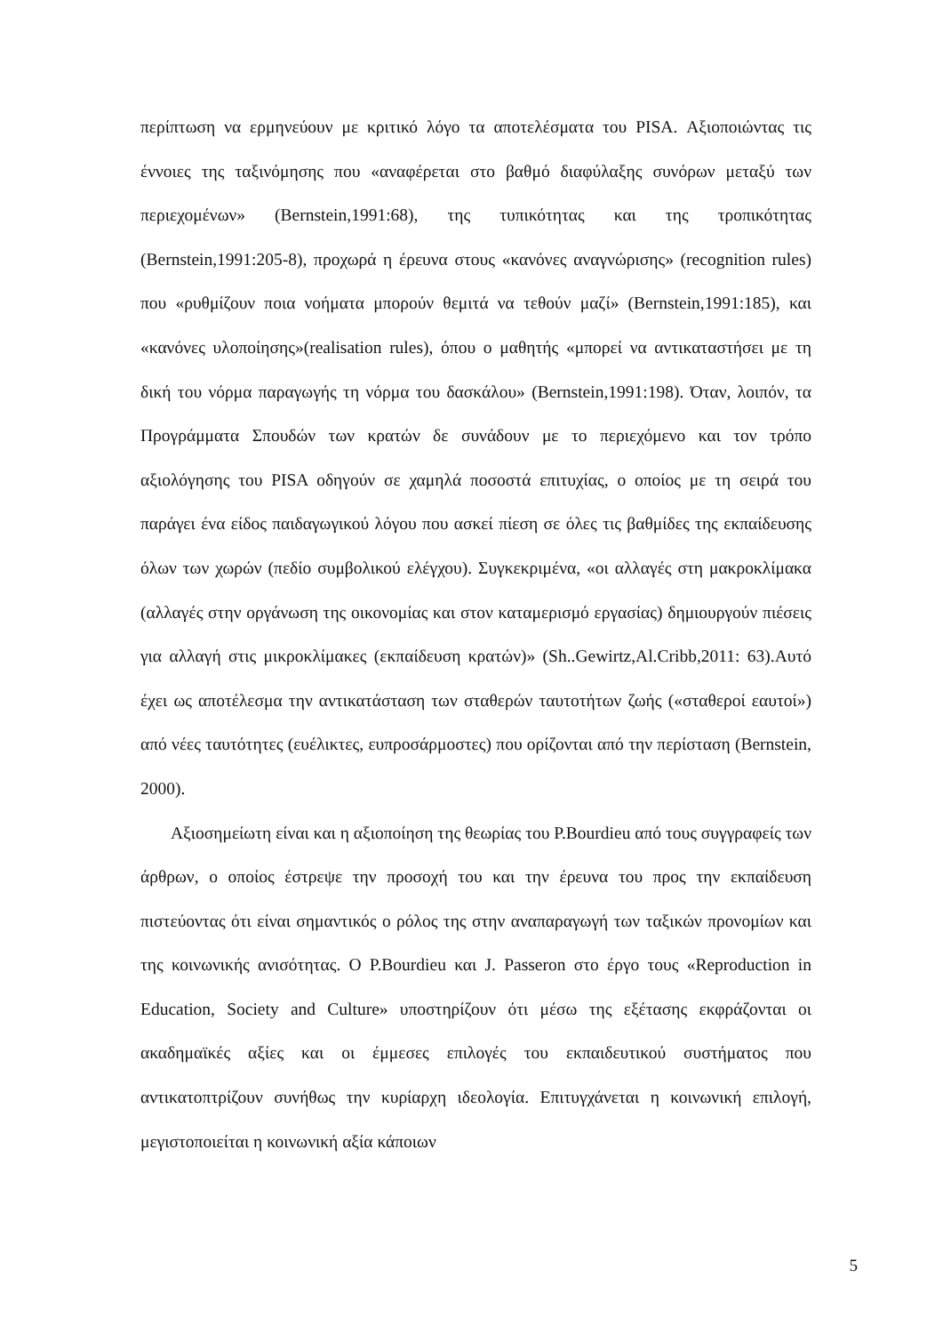περίπτωση να ερμηνεύουν με κριτικό λόγο τα αποτελέσματα του PISA. Αξιοποιώντας τις έννοιες της ταξινόμησης που «αναφέρεται στο βαθμό διαφύλαξης συνόρων μεταξύ των περιεχομένων» (Bernstein,1991:68), της τυπικότητας και της τροπικότητας (Bernstein,1991:205-8), προχωρά η έρευνα στους «κανόνες αναγνώρισης» (recognition rules) που «ρυθμίζουν ποια νοήματα μπορούν θεμιτά να τεθούν μαζί» (Bernstein,1991:185), και «κανόνες υλοποίησης»(realisation rules), όπου ο μαθητής «μπορεί να αντικαταστήσει με τη δική του νόρμα παραγωγής τη νόρμα του δασκάλου» (Bernstein,1991:198). Όταν, λοιπόν, τα Προγράμματα Σπουδών των κρατών δε συνάδουν με το περιεχόμενο και τον τρόπο αξιολόγησης του PISA οδηγούν σε χαμηλά ποσοστά επιτυχίας, ο οποίος με τη σειρά του παράγει ένα είδος παιδαγωγικού λόγου που ασκεί πίεση σε όλες τις βαθμίδες της εκπαίδευσης όλων των χωρών (πεδίο συμβολικού ελέγχου). Συγκεκριμένα, «οι αλλαγές στη μακροκλίμακα (αλλαγές στην οργάνωση της οικονομίας και στον καταμερισμό εργασίας) δημιουργούν πιέσεις για αλλαγή στις μικροκλίμακες (εκπαίδευση κρατών)» (Sh..Gewirtz,Al.Cribb,2011: 63).Αυτό έχει ως αποτέλεσμα την αντικατάσταση των σταθερών ταυτοτήτων ζωής («σταθεροί εαυτοί») από νέες ταυτότητες (ευέλικτες, ευπροσάρμοστες) που ορίζονται από την περίσταση (Bernstein, 2000).
Αξιοσημείωτη είναι και η αξιοποίηση της θεωρίας του P.Bourdieu από τους συγγραφείς των άρθρων, ο οποίος έστρεψε την προσοχή του και την έρευνα του προς την εκπαίδευση πιστεύοντας ότι είναι σημαντικός ο ρόλος της στην αναπαραγωγή των ταξικών προνομίων και της κοινωνικής ανισότητας. Ο P.Bourdieu και J. Passeron στο έργο τους «Reproduction in Education, Society and Culture» υποστηρίζουν ότι μέσω της εξέτασης εκφράζονται οι ακαδημαϊκές αξίες και οι έμμεσες επιλογές του εκπαιδευτικού συστήματος που αντικατοπτρίζουν συνήθως την κυρίαρχη ιδεολογία. Επιτυγχάνεται η κοινωνική επιλογή, μεγιστοποιείται η κοινωνική αξία κάποιων
5